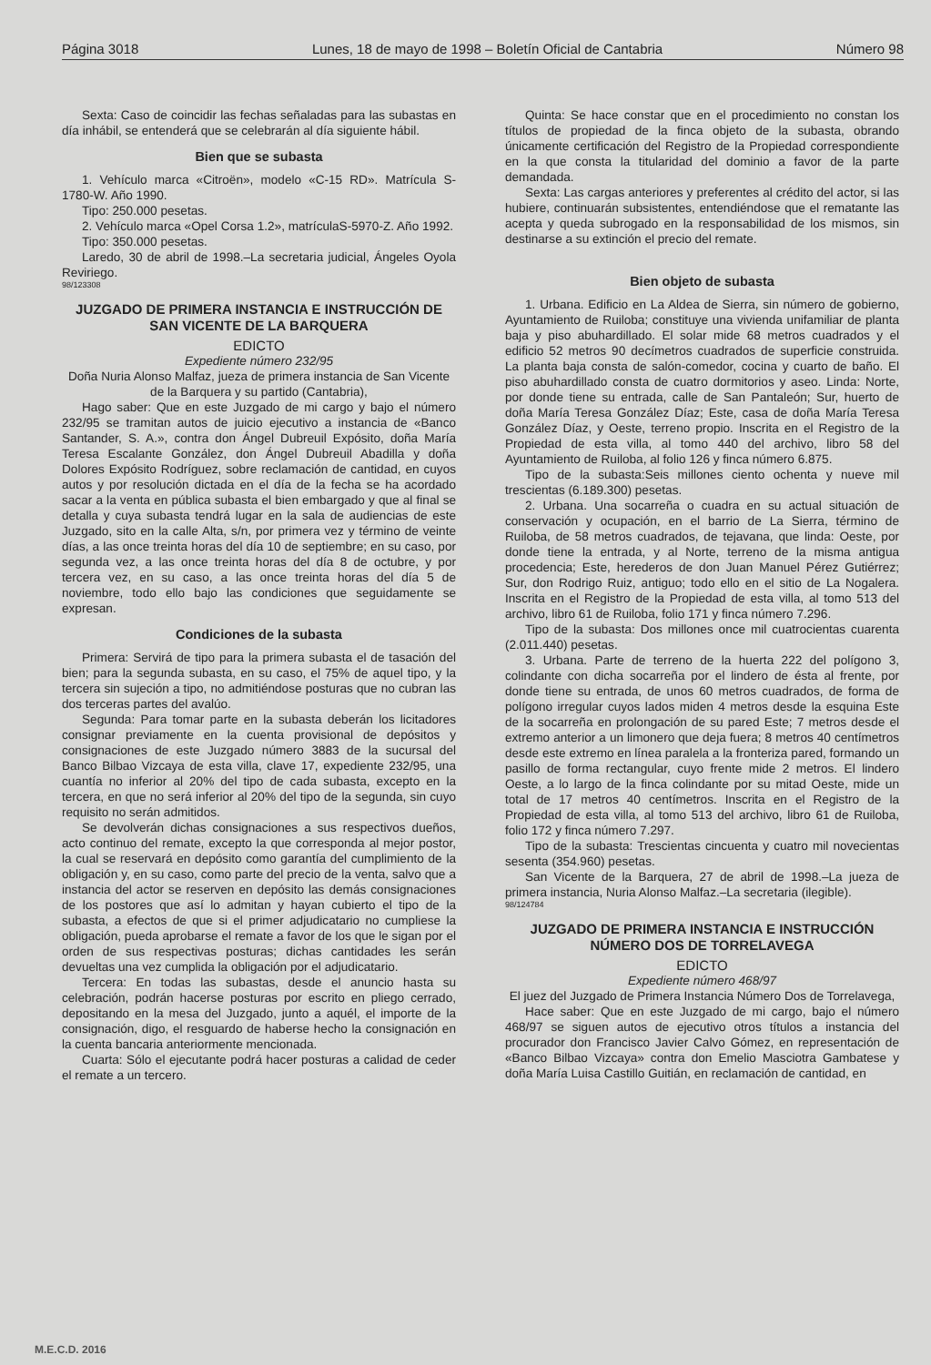Página 3018 Lunes, 18 de mayo de 1998 – Boletín Oficial de Cantabria Número 98
Sexta: Caso de coincidir las fechas señaladas para las subastas en día inhábil, se entenderá que se celebrarán al día siguiente hábil.
Bien que se subasta
1. Vehículo marca «Citroën», modelo «C-15 RD». Matrícula S-1780-W. Año 1990.
Tipo: 250.000 pesetas.
2. Vehículo marca «Opel Corsa 1.2», matrículaS-5970-Z. Año 1992.
Tipo: 350.000 pesetas.
Laredo, 30 de abril de 1998.–La secretaria judicial, Ángeles Oyola Reviriego.
98/123308
JUZGADO DE PRIMERA INSTANCIA E INSTRUCCIÓN DE SAN VICENTE DE LA BARQUERA
EDICTO
Expediente número 232/95
Doña Nuria Alonso Malfaz, jueza de primera instancia de San Vicente de la Barquera y su partido (Cantabria),
Hago saber: Que en este Juzgado de mi cargo y bajo el número 232/95 se tramitan autos de juicio ejecutivo a instancia de «Banco Santander, S. A.», contra don Ángel Dubreuil Expósito, doña María Teresa Escalante González, don Ángel Dubreuil Abadilla y doña Dolores Expósito Rodríguez, sobre reclamación de cantidad, en cuyos autos y por resolución dictada en el día de la fecha se ha acordado sacar a la venta en pública subasta el bien embargado y que al final se detalla y cuya subasta tendrá lugar en la sala de audiencias de este Juzgado, sito en la calle Alta, s/n, por primera vez y término de veinte días, a las once treinta horas del día 10 de septiembre; en su caso, por segunda vez, a las once treinta horas del día 8 de octubre, y por tercera vez, en su caso, a las once treinta horas del día 5 de noviembre, todo ello bajo las condiciones que seguidamente se expresan.
Condiciones de la subasta
Primera: Servirá de tipo para la primera subasta el de tasación del bien; para la segunda subasta, en su caso, el 75% de aquel tipo, y la tercera sin sujeción a tipo, no admitiéndose posturas que no cubran las dos terceras partes del avalúo.
Segunda: Para tomar parte en la subasta deberán los licitadores consignar previamente en la cuenta provisional de depósitos y consignaciones de este Juzgado número 3883 de la sucursal del Banco Bilbao Vizcaya de esta villa, clave 17, expediente 232/95, una cuantía no inferior al 20% del tipo de cada subasta, excepto en la tercera, en que no será inferior al 20% del tipo de la segunda, sin cuyo requisito no serán admitidos.
Se devolverán dichas consignaciones a sus respectivos dueños, acto continuo del remate, excepto la que corresponda al mejor postor, la cual se reservará en depósito como garantía del cumplimiento de la obligación y, en su caso, como parte del precio de la venta, salvo que a instancia del actor se reserven en depósito las demás consignaciones de los postores que así lo admitan y hayan cubierto el tipo de la subasta, a efectos de que si el primer adjudicatario no cumpliese la obligación, pueda aprobarse el remate a favor de los que le sigan por el orden de sus respectivas posturas; dichas cantidades les serán devueltas una vez cumplida la obligación por el adjudicatario.
Tercera: En todas las subastas, desde el anuncio hasta su celebración, podrán hacerse posturas por escrito en pliego cerrado, depositando en la mesa del Juzgado, junto a aquél, el importe de la consignación, digo, el resguardo de haberse hecho la consignación en la cuenta bancaria anteriormente mencionada.
Cuarta: Sólo el ejecutante podrá hacer posturas a calidad de ceder el remate a un tercero.
Quinta: Se hace constar que en el procedimiento no constan los títulos de propiedad de la finca objeto de la subasta, obrando únicamente certificación del Registro de la Propiedad correspondiente en la que consta la titularidad del dominio a favor de la parte demandada.
Sexta: Las cargas anteriores y preferentes al crédito del actor, si las hubiere, continuarán subsistentes, entendiéndose que el rematante las acepta y queda subrogado en la responsabilidad de los mismos, sin destinarse a su extinción el precio del remate.
Bien objeto de subasta
1. Urbana. Edificio en La Aldea de Sierra, sin número de gobierno, Ayuntamiento de Ruiloba; constituye una vivienda unifamiliar de planta baja y piso abuhardillado. El solar mide 68 metros cuadrados y el edificio 52 metros 90 decímetros cuadrados de superficie construida. La planta baja consta de salón-comedor, cocina y cuarto de baño. El piso abuhardillado consta de cuatro dormitorios y aseo. Linda: Norte, por donde tiene su entrada, calle de San Pantaleón; Sur, huerto de doña María Teresa González Díaz; Este, casa de doña María Teresa González Díaz, y Oeste, terreno propio. Inscrita en el Registro de la Propiedad de esta villa, al tomo 440 del archivo, libro 58 del Ayuntamiento de Ruiloba, al folio 126 y finca número 6.875.
Tipo de la subasta:Seis millones ciento ochenta y nueve mil trescientas (6.189.300) pesetas.
2. Urbana. Una socarreña o cuadra en su actual situación de conservación y ocupación, en el barrio de La Sierra, término de Ruiloba, de 58 metros cuadrados, de tejavana, que linda: Oeste, por donde tiene la entrada, y al Norte, terreno de la misma antigua procedencia; Este, herederos de don Juan Manuel Pérez Gutiérrez; Sur, don Rodrigo Ruiz, antiguo; todo ello en el sitio de La Nogalera. Inscrita en el Registro de la Propiedad de esta villa, al tomo 513 del archivo, libro 61 de Ruiloba, folio 171 y finca número 7.296.
Tipo de la subasta: Dos millones once mil cuatrocientas cuarenta (2.011.440) pesetas.
3. Urbana. Parte de terreno de la huerta 222 del polígono 3, colindante con dicha socarreña por el lindero de ésta al frente, por donde tiene su entrada, de unos 60 metros cuadrados, de forma de polígono irregular cuyos lados miden 4 metros desde la esquina Este de la socarreña en prolongación de su pared Este; 7 metros desde el extremo anterior a un limonero que deja fuera; 8 metros 40 centímetros desde este extremo en línea paralela a la fronteriza pared, formando un pasillo de forma rectangular, cuyo frente mide 2 metros. El lindero Oeste, a lo largo de la finca colindante por su mitad Oeste, mide un total de 17 metros 40 centímetros. Inscrita en el Registro de la Propiedad de esta villa, al tomo 513 del archivo, libro 61 de Ruiloba, folio 172 y finca número 7.297.
Tipo de la subasta: Trescientas cincuenta y cuatro mil novecientas sesenta (354.960) pesetas.
San Vicente de la Barquera, 27 de abril de 1998.–La jueza de primera instancia, Nuria Alonso Malfaz.–La secretaria (ilegible).
98/124784
JUZGADO DE PRIMERA INSTANCIA E INSTRUCCIÓN NÚMERO DOS DE TORRELAVEGA
EDICTO
Expediente número 468/97
El juez del Juzgado de Primera Instancia Número Dos de Torrelavega,
Hace saber: Que en este Juzgado de mi cargo, bajo el número 468/97 se siguen autos de ejecutivo otros títulos a instancia del procurador don Francisco Javier Calvo Gómez, en representación de «Banco Bilbao Vizcaya» contra don Emelio Masciotra Gambatese y doña María Luisa Castillo Guitián, en reclamación de cantidad, en
M.E.C.D. 2016